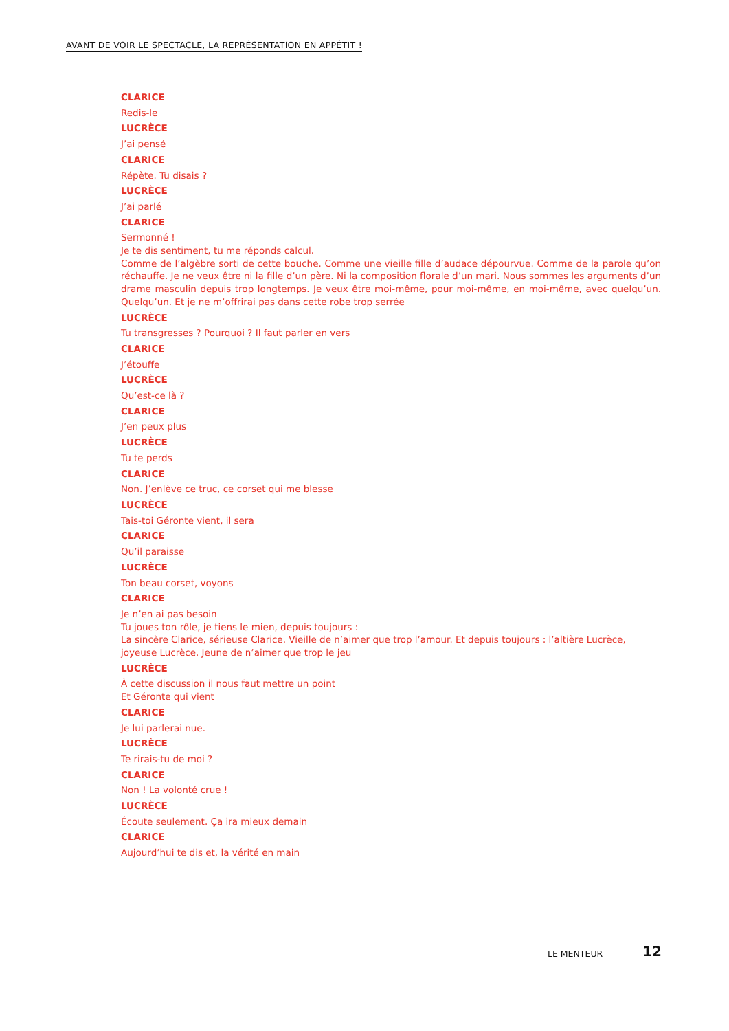AVANT DE VOIR LE SPECTACLE, LA REPRÉSENTATION EN APPÉTIT !
CLARICE
Redis-le
LUCRÈCE
J’ai pensé
CLARICE
Répète. Tu disais ?
LUCRÈCE
J’ai parlé
CLARICE
Sermonné !
Je te dis sentiment, tu me réponds calcul.
Comme de l’algèbre sorti de cette bouche. Comme une vieille fille d’audace dépourvue. Comme de la parole qu’on réchauffe. Je ne veux être ni la fille d’un père. Ni la composition florale d’un mari. Nous sommes les arguments d’un drame masculin depuis trop longtemps. Je veux être moi-même, pour moi-même, en moi-même, avec quelqu’un. Quelqu’un. Et je ne m’offrirai pas dans cette robe trop serrée
LUCRÈCE
Tu transgresses ? Pourquoi ? Il faut parler en vers
CLARICE
J’étouffe
LUCRÈCE
Qu’est-ce là ?
CLARICE
J’en peux plus
LUCRÈCE
Tu te perds
CLARICE
Non. J’enlève ce truc, ce corset qui me blesse
LUCRÈCE
Tais-toi Géronte vient, il sera
CLARICE
Qu’il paraisse
LUCRÈCE
Ton beau corset, voyons
CLARICE
Je n’en ai pas besoin
Tu joues ton rôle, je tiens le mien, depuis toujours :
La sincère Clarice, sérieuse Clarice. Vieille de n’aimer que trop l’amour. Et depuis toujours : l’altière Lucrèce, joyeuse Lucrèce. Jeune de n’aimer que trop le jeu
LUCRÈCE
À cette discussion il nous faut mettre un point
Et Géronte qui vient
CLARICE
Je lui parlerai nue.
LUCRÈCE
Te rirais-tu de moi ?
CLARICE
Non ! La volonté crue !
LUCRÈCE
Écoute seulement. Ça ira mieux demain
CLARICE
Aujourd’hui te dis et, la vérité en main
LE MENTEUR 12